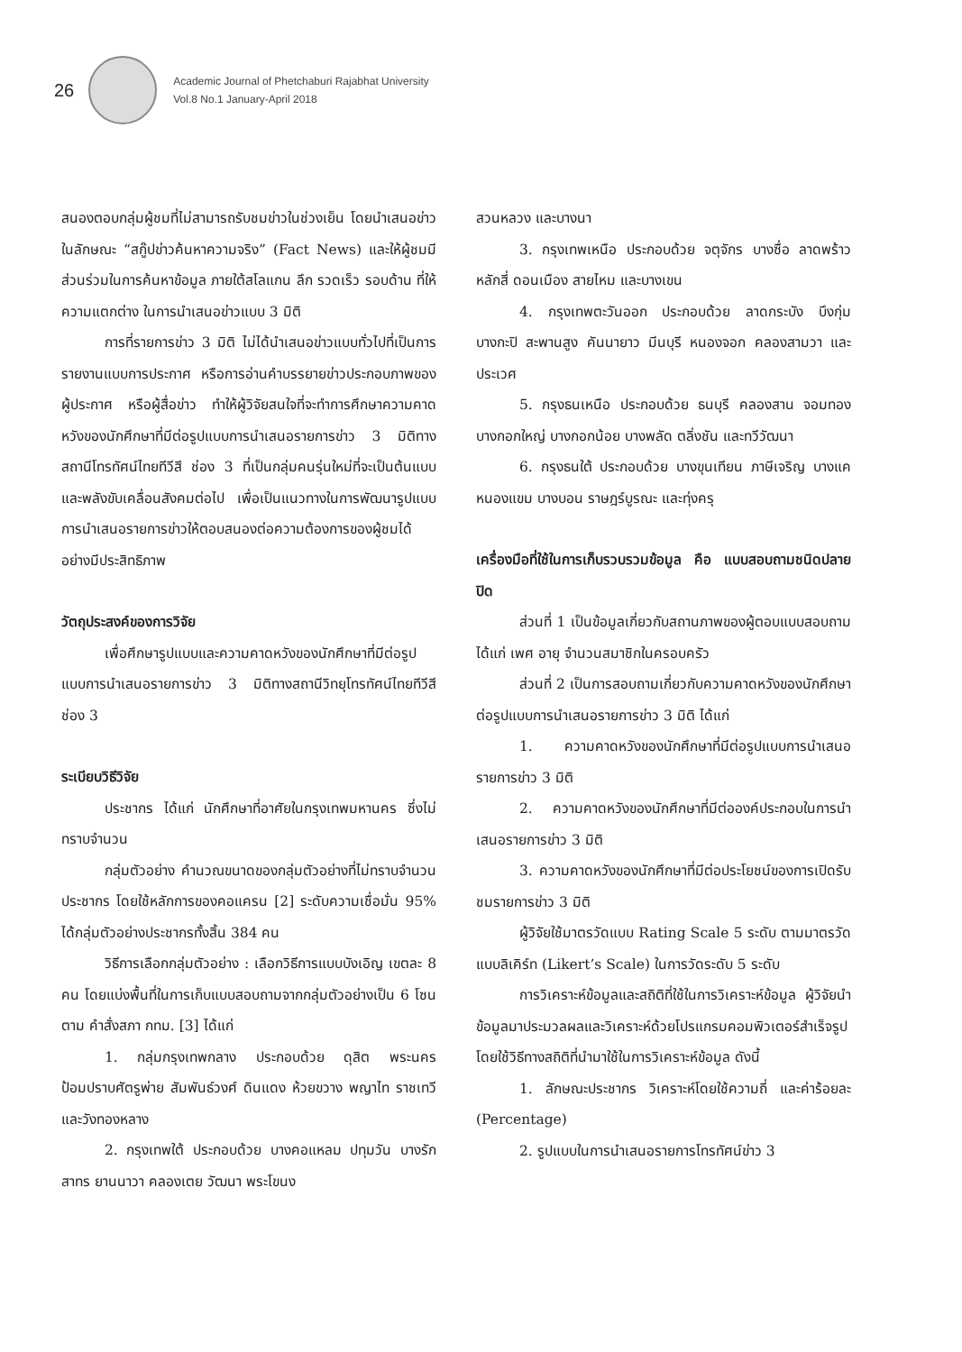26
Academic Journal of Phetchaburi Rajabhat University
Vol.8 No.1 January-April 2018
สนองตอบกลุ่มผู้ชมที่ไม่สามารถรับชมข่าวในช่วงเย็น โดยนำเสนอข่าวในลักษณะ “สกู๊ปข่าวค้นหาความจริง” (Fact News) และให้ผู้ชมมีส่วนร่วมในการค้นหาข้อมูล ภายใต้สโลแกน ลึก รวดเร็ว รอบด้าน ที่ให้ความแตกต่าง ในการนำเสนอข่าวแบบ 3 มิติ
การที่รายการข่าว 3 มิติ ไม่ได้นำเสนอข่าวแบบทั่วไปที่เป็นการรายงานแบบการประกาศ หรือการอ่านคำบรรยายข่าวประกอบภาพของผู้ประกาศ หรือผู้สื่อข่าว ทำให้ผู้วิจัยสนใจที่จะทำการศึกษาความคาดหวังของนักศึกษาที่มีต่อรูปแบบการนำเสนอรายการข่าว 3 มิติทางสถานีโทรทัศน์ไทยทีวีสี ช่อง 3 ที่เป็นกลุ่มคนรุ่นใหม่ที่จะเป็นต้นแบบและพลังขับเคลื่อนสังคมต่อไป เพื่อเป็นแนวทางในการพัฒนารูปแบบการนำเสนอรายการข่าวให้ตอบสนองต่อความต้องการของผู้ชมได้อย่างมีประสิทธิภาพ
วัตถุประสงค์ของการวิจัย
เพื่อศึกษารูปแบบและความคาดหวังของนักศึกษาที่มีต่อรูปแบบการนำเสนอรายการข่าว 3 มิติทางสถานีวิทยุโทรทัศน์ไทยทีวีสี ช่อง 3
ระเบียบวิธีวิจัย
ประชากร ได้แก่ นักศึกษาที่อาศัยในกรุงเทพมหานคร ซึ่งไม่ทราบจำนวน
กลุ่มตัวอย่าง คำนวณขนาดของกลุ่มตัวอย่างที่ไม่ทราบจำนวนประชากร โดยใช้หลักการของคอแครน [2] ระดับความเชื่อมั่น 95% ได้กลุ่มตัวอย่างประชากรทั้งสิ้น 384 คน
วิธีการเลือกกลุ่มตัวอย่าง : เลือกวิธีการแบบบังเอิญ เขตละ 8 คน โดยแบ่งพื้นที่ในการเก็บแบบสอบถามจากกลุ่มตัวอย่างเป็น 6 โซนตาม คำสั่งสภา กทม. [3] ได้แก่
1. กลุ่มกรุงเทพกลาง ประกอบด้วย ดุสิต พระนคร ป้อมปราบศัตรูพ่าย สัมพันธ์วงศ์ ดินแดง ห้วยขวาง พญาไท ราชเทวี และวังทองหลาง
2. กรุงเทพใต้ ประกอบด้วย บางคอแหลม ปทุมวัน บางรัก สาทร ยานนาวา คลองเตย วัฒนา พระโขนง
สวนหลวง และบางนา
3. กรุงเทพเหนือ ประกอบด้วย จตุจักร บางซื่อ ลาดพร้าว หลักสี่ ดอนเมือง สายไหม และบางเขน
4. กรุงเทพตะวันออก ประกอบด้วย ลาดกระบัง บึงกุ่ม บางกะปิ สะพานสูง คันนายาว มีนบุรี หนองจอก คลองสามวา และประเวศ
5. กรุงธนเหนือ ประกอบด้วย ธนบุรี คลองสาน จอมทอง บางกอกใหญ่ บางกอกน้อย บางพลัด ตลิ่งชัน และทวีวัฒนา
6. กรุงธนใต้ ประกอบด้วย บางขุนเทียน ภาษีเจริญ บางแค หนองแขม บางบอน ราษฎร์บูรณะ และทุ่งครุ
เครื่องมือที่ใช้ในการเก็บรวบรวมข้อมูล คือ แบบสอบถามชนิดปลายปิด
ส่วนที่ 1 เป็นข้อมูลเกี่ยวกับสถานภาพของผู้ตอบแบบสอบถาม ได้แก่ เพศ อายุ จำนวนสมาชิกในครอบครัว
ส่วนที่ 2 เป็นการสอบถามเกี่ยวกับความคาดหวังของนักศึกษาต่อรูปแบบการนำเสนอรายการข่าว 3 มิติ ได้แก่
1. ความคาดหวังของนักศึกษาที่มีต่อรูปแบบการนำเสนอรายการข่าว 3 มิติ
2. ความคาดหวังของนักศึกษาที่มีต่อองค์ประกอบในการนำเสนอรายการข่าว 3 มิติ
3. ความคาดหวังของนักศึกษาที่มีต่อประโยชน์ของการเปิดรับชมรายการข่าว 3 มิติ
ผู้วิจัยใช้มาตรวัดแบบ Rating Scale 5 ระดับ ตามมาตรวัดแบบลิเคิร์ท (Likert’s Scale) ในการวัดระดับ 5 ระดับ
การวิเคราะห์ข้อมูลและสถิติที่ใช้ในการวิเคราะห์ข้อมูล ผู้วิจัยนำข้อมูลมาประมวลผลและวิเคราะห์ด้วยโปรแกรมคอมพิวเตอร์สำเร็จรูป โดยใช้วิธีทางสถิติที่นำมาใช้ในการวิเคราะห์ข้อมูล ดังนี้
1. ลักษณะประชากร วิเคราะห์โดยใช้ความถี่ และค่าร้อยละ (Percentage)
2. รูปแบบในการนำเสนอรายการโทรทัศน์ข่าว 3